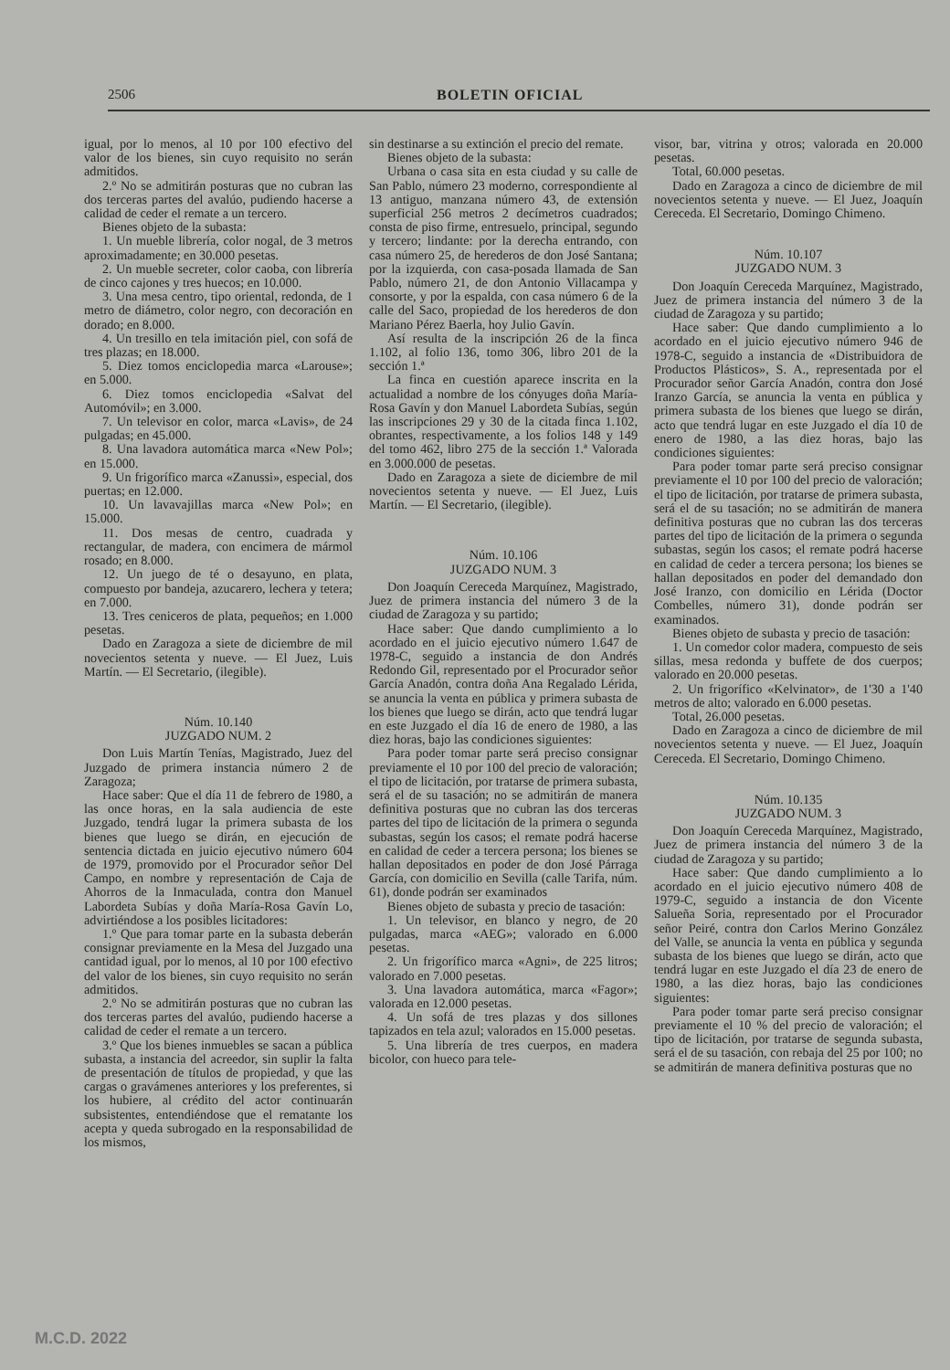2506 BOLETIN OFICIAL
igual, por lo menos, al 10 por 100 efectivo del valor de los bienes, sin cuyo requisito no serán admitidos.
2.º No se admitirán posturas que no cubran las dos terceras partes del avalúo, pudiendo hacerse a calidad de ceder el remate a un tercero.
Bienes objeto de la subasta:
1. Un mueble librería, color nogal, de 3 metros aproximadamente; en 30.000 pesetas.
2. Un mueble secreter, color caoba, con librería de cinco cajones y tres huecos; en 10.000.
3. Una mesa centro, tipo oriental, redonda, de 1 metro de diámetro, color negro, con decoración en dorado; en 8.000.
4. Un tresillo en tela imitación piel, con sofá de tres plazas; en 18.000.
5. Diez tomos enciclopedia marca «Larouse»; en 5.000.
6. Diez tomos enciclopedia «Salvat del Automóvil»; en 3.000.
7. Un televisor en color, marca «Lavis», de 24 pulgadas; en 45.000.
8. Una lavadora automática marca «New Pol»; en 15.000.
9. Un frigorífico marca «Zanussi», especial, dos puertas; en 12.000.
10. Un lavavajillas marca «New Pol»; en 15.000.
11. Dos mesas de centro, cuadrada y rectangular, de madera, con encimera de mármol rosado; en 8.000.
12. Un juego de té o desayuno, en plata, compuesto por bandeja, azucarero, lechera y tetera; en 7.000.
13. Tres ceniceros de plata, pequeños; en 1.000 pesetas.
Dado en Zaragoza a siete de diciembre de mil novecientos setenta y nueve. — El Juez, Luis Martín. — El Secretario, (ilegible).
Núm. 10.140
JUZGADO NUM. 2
Don Luis Martín Tenías, Magistrado, Juez del Juzgado de primera instancia número 2 de Zaragoza;
Hace saber: Que el día 11 de febrero de 1980, a las once horas, en la sala audiencia de este Juzgado, tendrá lugar la primera subasta de los bienes que luego se dirán, en ejecución de sentencia dictada en juicio ejecutivo número 604 de 1979, promovido por el Procurador señor Del Campo, en nombre y representación de Caja de Ahorros de la Inmaculada, contra don Manuel Labordeta Subías y doña María-Rosa Gavín Lo, advirtiéndose a los posibles licitadores:
1.º Que para tomar parte en la subasta deberán consignar previamente en la Mesa del Juzgado una cantidad igual, por lo menos, al 10 por 100 efectivo del valor de los bienes, sin cuyo requisito no serán admitidos.
2.º No se admitirán posturas que no cubran las dos terceras partes del avalúo, pudiendo hacerse a calidad de ceder el remate a un tercero.
3.º Que los bienes inmuebles se sacan a pública subasta, a instancia del acreedor, sin suplir la falta de presentación de títulos de propiedad, y que las cargas o gravámenes anteriores y los preferentes, si los hubiere, al crédito del actor continuarán subsistentes, entendiéndose que el rematante los acepta y queda subrogado en la responsabilidad de los mismos,
sin destinarse a su extinción el precio del remate.
Bienes objeto de la subasta:
Urbana o casa sita en esta ciudad y su calle de San Pablo, número 23 moderno, correspondiente al 13 antiguo, manzana número 43, de extensión superficial 256 metros 2 decímetros cuadrados; consta de piso firme, entresuelo, principal, segundo y tercero; lindante: por la derecha entrando, con casa número 25, de herederos de don José Santana; por la izquierda, con casa-posada llamada de San Pablo, número 21, de don Antonio Villacampa y consorte, y por la espalda, con casa número 6 de la calle del Saco, propiedad de los herederos de don Mariano Pérez Baerla, hoy Julio Gavín.
Así resulta de la inscripción 26 de la finca 1.102, al folio 136, tomo 306, libro 201 de la sección 1.ª
La finca en cuestión aparece inscrita en la actualidad a nombre de los cónyuges doña María-Rosa Gavín y don Manuel Labordeta Subías, según las inscripciones 29 y 30 de la citada finca 1.102, obrantes, respectivamente, a los folios 148 y 149 del tomo 462, libro 275 de la sección 1.ª Valorada en 3.000.000 de pesetas.
Dado en Zaragoza a siete de diciembre de mil novecientos setenta y nueve. — El Juez, Luis Martín. — El Secretario, (ilegible).
Núm. 10.106
JUZGADO NUM. 3
Don Joaquín Cereceda Marquínez, Magistrado, Juez de primera instancia del número 3 de la ciudad de Zaragoza y su partido;
Hace saber: Que dando cumplimiento a lo acordado en el juicio ejecutivo número 1.647 de 1978-C, seguido a instancia de don Andrés Redondo Gil, representado por el Procurador señor García Anadón, contra doña Ana Regalado Lérida, se anuncia la venta en pública y primera subasta de los bienes que luego se dirán, acto que tendrá lugar en este Juzgado el día 16 de enero de 1980, a las diez horas, bajo las condiciones siguientes:
Para poder tomar parte será preciso consignar previamente el 10 por 100 del precio de valoración; el tipo de licitación, por tratarse de primera subasta, será el de su tasación; no se admitirán de manera definitiva posturas que no cubran las dos terceras partes del tipo de licitación de la primera o segunda subastas, según los casos; el remate podrá hacerse en calidad de ceder a tercera persona; los bienes se hallan depositados en poder de don José Párraga García, con domicilio en Sevilla (calle Tarifa, núm. 61), donde podrán ser examinados
Bienes objeto de subasta y precio de tasación:
1. Un televisor, en blanco y negro, de 20 pulgadas, marca «AEG»; valorado en 6.000 pesetas.
2. Un frigorífico marca «Agni», de 225 litros; valorado en 7.000 pesetas.
3. Una lavadora automática, marca «Fagor»; valorada en 12.000 pesetas.
4. Un sofá de tres plazas y dos sillones tapizados en tela azul; valorados en 15.000 pesetas.
5. Una librería de tres cuerpos, en madera bicolor, con hueco para tele-
visor, bar, vitrina y otros; valorada en 20.000 pesetas.
Total, 60.000 pesetas.
Dado en Zaragoza a cinco de diciembre de mil novecientos setenta y nueve. — El Juez, Joaquín Cereceda. El Secretario, Domingo Chimeno.
Núm. 10.107
JUZGADO NUM. 3
Don Joaquín Cereceda Marquínez, Magistrado, Juez de primera instancia del número 3 de la ciudad de Zaragoza y su partido;
Hace saber: Que dando cumplimiento a lo acordado en el juicio ejecutivo número 946 de 1978-C, seguido a instancia de «Distribuidora de Productos Plásticos», S. A., representada por el Procurador señor García Anadón, contra don José Iranzo García, se anuncia la venta en pública y primera subasta de los bienes que luego se dirán, acto que tendrá lugar en este Juzgado el día 10 de enero de 1980, a las diez horas, bajo las condiciones siguientes:
Para poder tomar parte será preciso consignar previamente el 10 por 100 del precio de valoración; el tipo de licitación, por tratarse de primera subasta, será el de su tasación; no se admitirán de manera definitiva posturas que no cubran las dos terceras partes del tipo de licitación de la primera o segunda subastas, según los casos; el remate podrá hacerse en calidad de ceder a tercera persona; los bienes se hallan depositados en poder del demandado don José Iranzo, con domicilio en Lérida (Doctor Combelles, número 31), donde podrán ser examinados.
Bienes objeto de subasta y precio de tasación:
1. Un comedor color madera, compuesto de seis sillas, mesa redonda y buffete de dos cuerpos; valorado en 20.000 pesetas.
2. Un frigorífico «Kelvinator», de 1'30 a 1'40 metros de alto; valorado en 6.000 pesetas.
Total, 26.000 pesetas.
Dado en Zaragoza a cinco de diciembre de mil novecientos setenta y nueve. — El Juez, Joaquín Cereceda. El Secretario, Domingo Chimeno.
Núm. 10.135
JUZGADO NUM. 3
Don Joaquín Cereceda Marquínez, Magistrado, Juez de primera instancia del número 3 de la ciudad de Zaragoza y su partido;
Hace saber: Que dando cumplimiento a lo acordado en el juicio ejecutivo número 408 de 1979-C, seguido a instancia de don Vicente Salueña Soria, representado por el Procurador señor Peiré, contra don Carlos Merino González del Valle, se anuncia la venta en pública y segunda subasta de los bienes que luego se dirán, acto que tendrá lugar en este Juzgado el día 23 de enero de 1980, a las diez horas, bajo las condiciones siguientes:
Para poder tomar parte será preciso consignar previamente el 10 % del precio de valoración; el tipo de licitación, por tratarse de segunda subasta, será el de su tasación, con rebaja del 25 por 100; no se admitirán de manera definitiva posturas que no
M.C.D. 2022